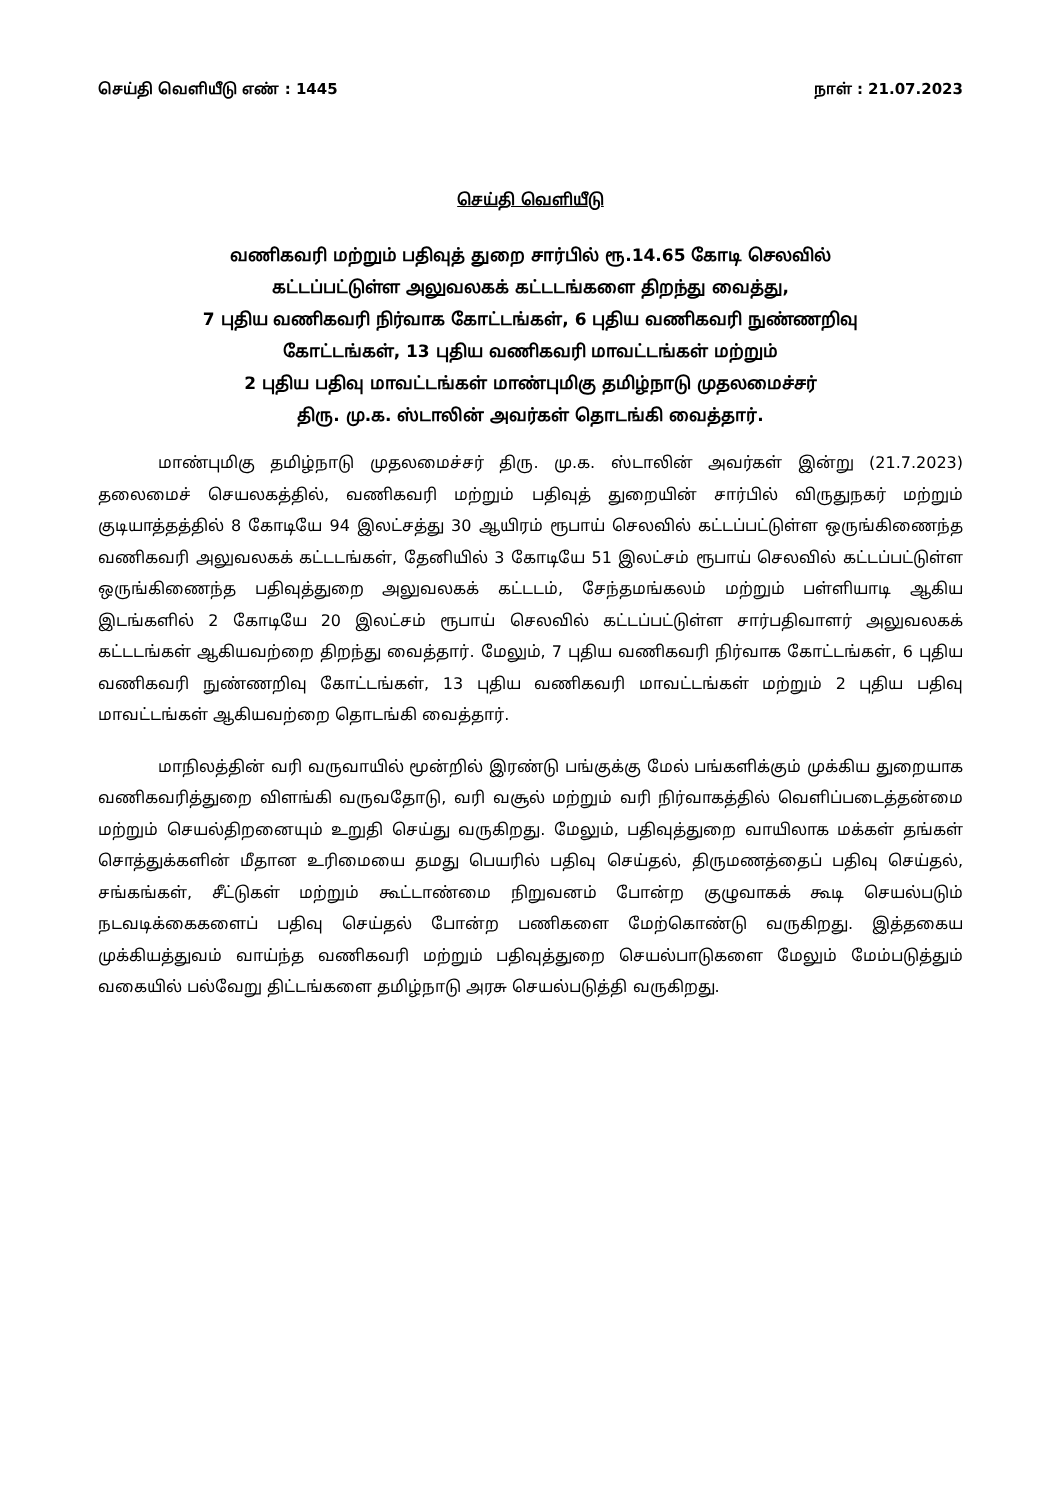செய்தி வெளியீடு எண் : 1445 நாள் : 21.07.2023
செய்தி வெளியீடு
வணிகவரி மற்றும் பதிவுத் துறை சார்பில் ரூ.14.65 கோடி செலவில்
கட்டப்பட்டுள்ள அலுவலகக் கட்டடங்களை திறந்து வைத்து,
7 புதிய வணிகவரி நிர்வாக கோட்டங்கள், 6 புதிய வணிகவரி நுண்ணறிவு
கோட்டங்கள், 13 புதிய வணிகவரி மாவட்டங்கள் மற்றும்
2 புதிய பதிவு மாவட்டங்கள் மாண்புமிகு தமிழ்நாடு முதலமைச்சர்
திரு. மு.க. ஸ்டாலின் அவர்கள் தொடங்கி வைத்தார்.
மாண்புமிகு தமிழ்நாடு முதலமைச்சர் திரு. மு.க. ஸ்டாலின் அவர்கள் இன்று (21.7.2023) தலைமைச் செயலகத்தில், வணிகவரி மற்றும் பதிவுத் துறையின் சார்பில் விருதுநகர் மற்றும் குடியாத்தத்தில் 8 கோடியே 94 இலட்சத்து 30 ஆயிரம் ரூபாய் செலவில் கட்டப்பட்டுள்ள ஒருங்கிணைந்த வணிகவரி அலுவலகக் கட்டடங்கள், தேனியில் 3 கோடியே 51 இலட்சம் ரூபாய் செலவில் கட்டப்பட்டுள்ள ஒருங்கிணைந்த பதிவுத்துறை அலுவலகக் கட்டடம், சேந்தமங்கலம் மற்றும் பள்ளியாடி ஆகிய இடங்களில் 2 கோடியே 20 இலட்சம் ரூபாய் செலவில் கட்டப்பட்டுள்ள சார்பதிவாளர் அலுவலகக் கட்டடங்கள் ஆகியவற்றை திறந்து வைத்தார். மேலும், 7 புதிய வணிகவரி நிர்வாக கோட்டங்கள், 6 புதிய வணிகவரி நுண்ணறிவு கோட்டங்கள், 13 புதிய வணிகவரி மாவட்டங்கள் மற்றும் 2 புதிய பதிவு மாவட்டங்கள் ஆகியவற்றை தொடங்கி வைத்தார்.
மாநிலத்தின் வரி வருவாயில் மூன்றில் இரண்டு பங்குக்கு மேல் பங்களிக்கும் முக்கிய துறையாக வணிகவரித்துறை விளங்கி வருவதோடு, வரி வசூல் மற்றும் வரி நிர்வாகத்தில் வெளிப்படைத்தன்மை மற்றும் செயல்திறனையும் உறுதி செய்து வருகிறது. மேலும், பதிவுத்துறை வாயிலாக மக்கள் தங்கள் சொத்துக்களின் மீதான உரிமையை தமது பெயரில் பதிவு செய்தல், திருமணத்தைப் பதிவு செய்தல், சங்கங்கள், சீட்டுகள் மற்றும் கூட்டாண்மை நிறுவனம் போன்ற குழுவாகக் கூடி செயல்படும் நடவடிக்கைகளைப் பதிவு செய்தல் போன்ற பணிகளை மேற்கொண்டு வருகிறது. இத்தகைய முக்கியத்துவம் வாய்ந்த வணிகவரி மற்றும் பதிவுத்துறை செயல்பாடுகளை மேலும் மேம்படுத்தும் வகையில் பல்வேறு திட்டங்களை தமிழ்நாடு அரசு செயல்படுத்தி வருகிறது.